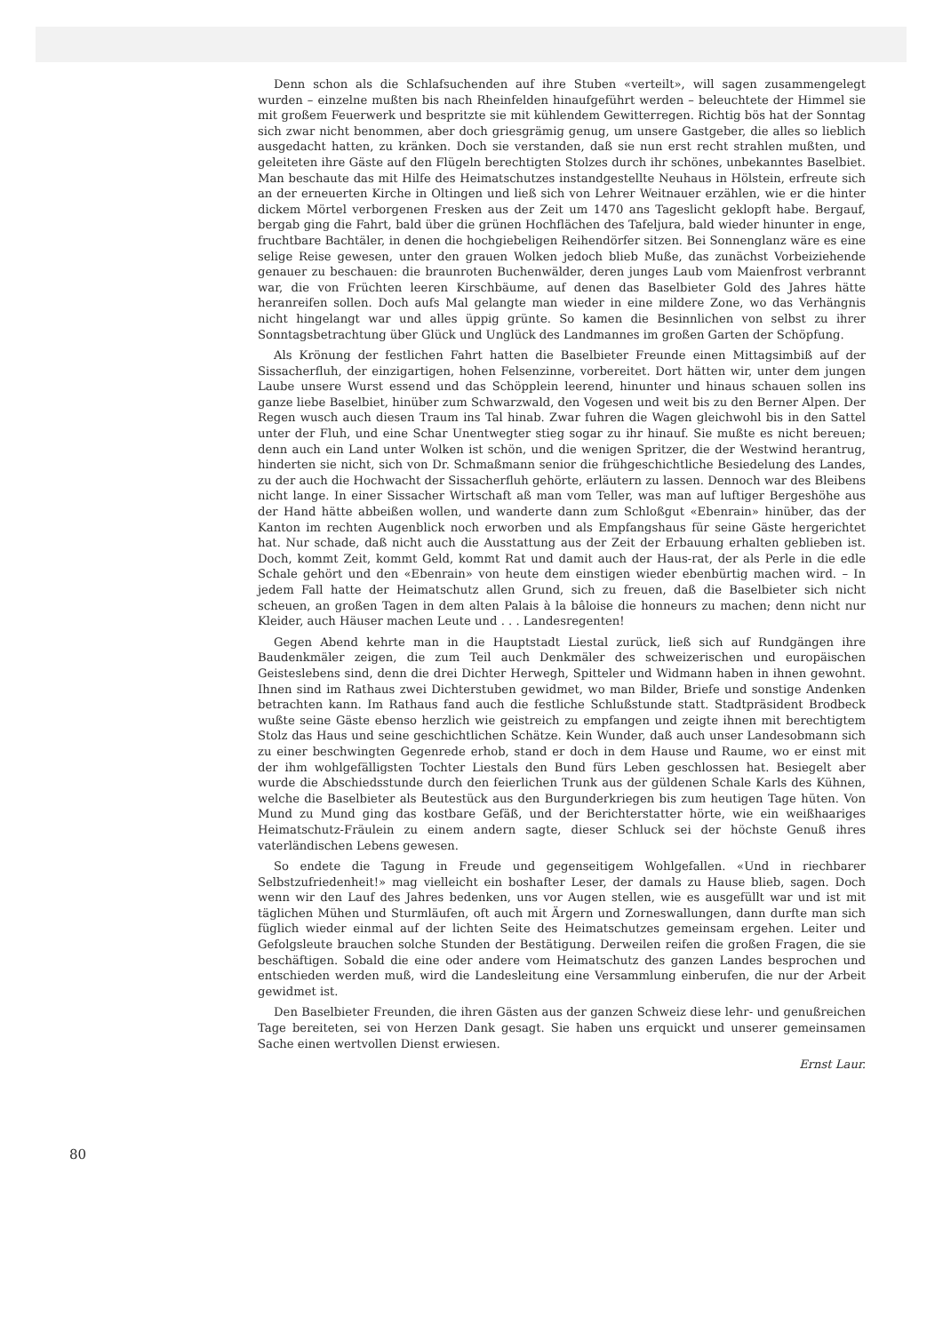Denn schon als die Schlafsuchenden auf ihre Stuben «verteilt», will sagen zusammengelegt wurden – einzelne mußten bis nach Rheinfelden hinaufgeführt werden – beleuchtete der Himmel sie mit großem Feuerwerk und bespritzte sie mit kühlendem Gewitterregen. Richtig bös hat der Sonntag sich zwar nicht benommen, aber doch griesgrämig genug, um unsere Gastgeber, die alles so lieblich ausgedacht hatten, zu kränken. Doch sie verstanden, daß sie nun erst recht strahlen mußten, und geleiteten ihre Gäste auf den Flügeln berechtigten Stolzes durch ihr schönes, unbekanntes Baselbiet. Man beschaute das mit Hilfe des Heimatschutzes instandgestellte Neuhaus in Hölstein, erfreute sich an der erneuerten Kirche in Oltingen und ließ sich von Lehrer Weitnauer erzählen, wie er die hinter dickem Mörtel verborgenen Fresken aus der Zeit um 1470 ans Tageslicht geklopft habe. Bergauf, bergab ging die Fahrt, bald über die grünen Hochflächen des Tafeljura, bald wieder hinunter in enge, fruchtbare Bachtäler, in denen die hochgiebeligen Reihendörfer sitzen. Bei Sonnenglanz wäre es eine selige Reise gewesen, unter den grauen Wolken jedoch blieb Muße, das zunächst Vorbeiziehende genauer zu beschauen: die braunroten Buchenwälder, deren junges Laub vom Maienfrost verbrannt war, die von Früchten leeren Kirschbäume, auf denen das Baselbieter Gold des Jahres hätte heranreifen sollen. Doch aufs Mal gelangte man wieder in eine mildere Zone, wo das Verhängnis nicht hingelangt war und alles üppig grünte. So kamen die Besinnlichen von selbst zu ihrer Sonntagsbetrachtung über Glück und Unglück des Landmannes im großen Garten der Schöpfung.
Als Krönung der festlichen Fahrt hatten die Baselbieter Freunde einen Mittagsimbiß auf der Sissacherfluh, der einzigartigen, hohen Felsenzinne, vorbereitet. Dort hätten wir, unter dem jungen Laube unsere Wurst essend und das Schöpplein leerend, hinunter und hinaus schauen sollen ins ganze liebe Baselbiet, hinüber zum Schwarzwald, den Vogesen und weit bis zu den Berner Alpen. Der Regen wusch auch diesen Traum ins Tal hinab. Zwar fuhren die Wagen gleichwohl bis in den Sattel unter der Fluh, und eine Schar Unentwegter stieg sogar zu ihr hinauf. Sie mußte es nicht bereuen; denn auch ein Land unter Wolken ist schön, und die wenigen Spritzer, die der Westwind herantrug, hinderten sie nicht, sich von Dr. Schmaßmann senior die frühgeschichtliche Besiedelung des Landes, zu der auch die Hochwacht der Sissacherfluh gehörte, erläutern zu lassen. Dennoch war des Bleibens nicht lange. In einer Sissacher Wirtschaft aß man vom Teller, was man auf luftiger Bergeshöhe aus der Hand hätte abbeißen wollen, und wanderte dann zum Schloßgut «Ebenrain» hinüber, das der Kanton im rechten Augenblick noch erworben und als Empfangshaus für seine Gäste hergerichtet hat. Nur schade, daß nicht auch die Ausstattung aus der Zeit der Erbauung erhalten geblieben ist. Doch, kommt Zeit, kommt Geld, kommt Rat und damit auch der Haus-rat, der als Perle in die edle Schale gehört und den «Ebenrain» von heute dem einstigen wieder ebenbürtig machen wird. – In jedem Fall hatte der Heimatschutz allen Grund, sich zu freuen, daß die Baselbieter sich nicht scheuen, an großen Tagen in dem alten Palais à la bâloise die honneurs zu machen; denn nicht nur Kleider, auch Häuser machen Leute und . . . Landesregenten!
Gegen Abend kehrte man in die Hauptstadt Liestal zurück, ließ sich auf Rundgängen ihre Baudenkmäler zeigen, die zum Teil auch Denkmäler des schweizerischen und europäischen Geisteslebens sind, denn die drei Dichter Herwegh, Spitteler und Widmann haben in ihnen gewohnt. Ihnen sind im Rathaus zwei Dichterstuben gewidmet, wo man Bilder, Briefe und sonstige Andenken betrachten kann. Im Rathaus fand auch die festliche Schlußstunde statt. Stadtpräsident Brodbeck wußte seine Gäste ebenso herzlich wie geistreich zu empfangen und zeigte ihnen mit berechtigtem Stolz das Haus und seine geschichtlichen Schätze. Kein Wunder, daß auch unser Landesobmann sich zu einer beschwingten Gegenrede erhob, stand er doch in dem Hause und Raume, wo er einst mit der ihm wohlgefälligsten Tochter Liestals den Bund fürs Leben geschlossen hat. Besiegelt aber wurde die Abschiedsstunde durch den feierlichen Trunk aus der güldenen Schale Karls des Kühnen, welche die Baselbieter als Beutestück aus den Burgunderkriegen bis zum heutigen Tage hüten. Von Mund zu Mund ging das kostbare Gefäß, und der Berichterstatter hörte, wie ein weißhaariges Heimatschutz-Fräulein zu einem andern sagte, dieser Schluck sei der höchste Genuß ihres vaterländischen Lebens gewesen.
So endete die Tagung in Freude und gegenseitigem Wohlgefallen. «Und in riechbarer Selbstzufriedenheit!» mag vielleicht ein boshafter Leser, der damals zu Hause blieb, sagen. Doch wenn wir den Lauf des Jahres bedenken, uns vor Augen stellen, wie es ausgefüllt war und ist mit täglichen Mühen und Sturmläufen, oft auch mit Ärgern und Zorneswallungen, dann durfte man sich füglich wieder einmal auf der lichten Seite des Heimatschutzes gemeinsam ergehen. Leiter und Gefolgsleute brauchen solche Stunden der Bestätigung. Derweilen reifen die großen Fragen, die sie beschäftigen. Sobald die eine oder andere vom Heimatschutz des ganzen Landes besprochen und entschieden werden muß, wird die Landesleitung eine Versammlung einberufen, die nur der Arbeit gewidmet ist.
Den Baselbieter Freunden, die ihren Gästen aus der ganzen Schweiz diese lehr- und genußreichen Tage bereiteten, sei von Herzen Dank gesagt. Sie haben uns erquickt und unserer gemeinsamen Sache einen wertvollen Dienst erwiesen.
Ernst Laur.
80